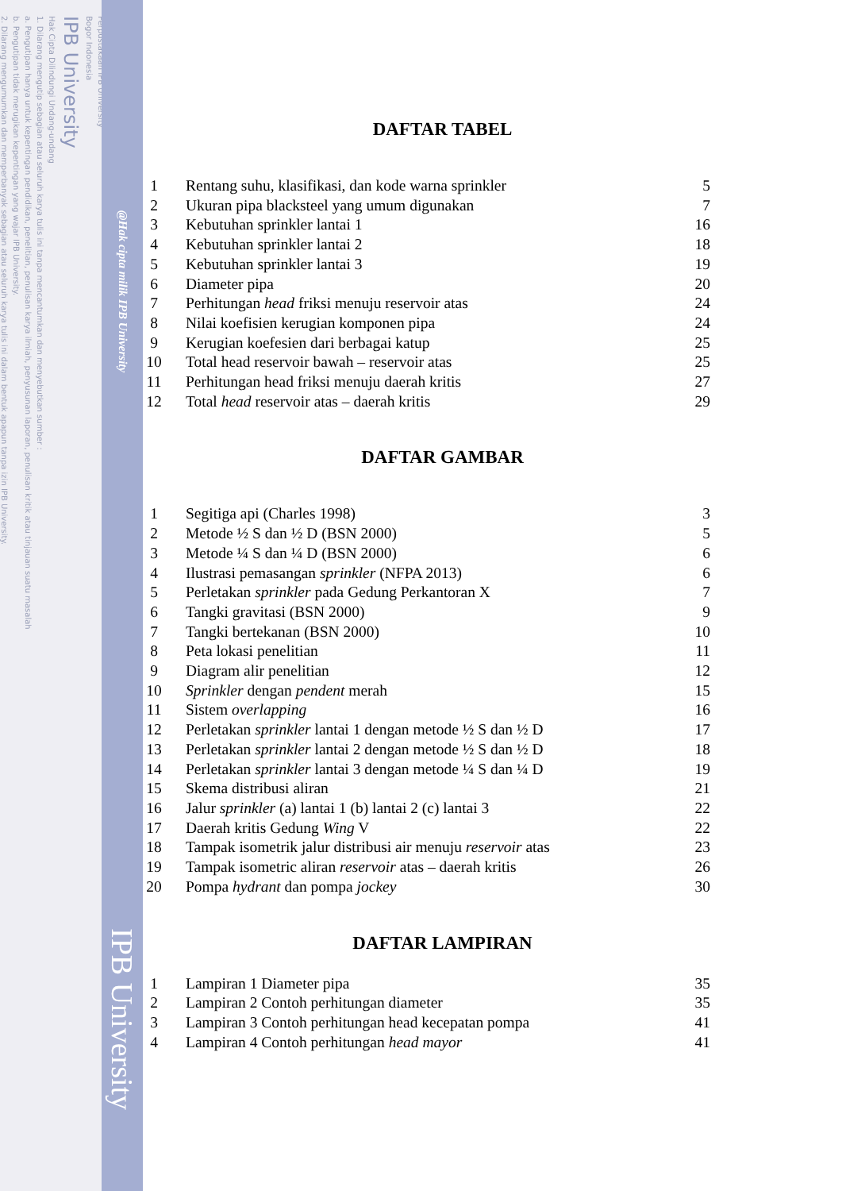2. Dilarang mengumumkan dan memperbanyak sebagian atau seluruh karya tulis ini dalam bentuk apapun tanpa izin IPB University.
b. Pengutipan tidak merugikan kepentingan yang wajar IPB University.
a. Pengutipan hanya untuk kepentingan pendidikan, penelitian, penulisan karya ilmiah, penyusunan laporan, penulisan kritik atau tinjauan suatu masalah
1. Dilarang mengutip sebagian atau seluruh karya tulis ini tanpa mencantumkan dan menyebutkan sumber :
Hak Cipta Dilindungi Undang-undang
IPB University
Bogor Indonesia
Perpustakaan IPB University
@Hak cipta milik IPB University
IPB University
DAFTAR TABEL
| 1 | Rentang suhu, klasifikasi, dan kode warna sprinkler | 5 |
| 2 | Ukuran pipa blacksteel yang umum digunakan | 7 |
| 3 | Kebutuhan sprinkler lantai 1 | 16 |
| 4 | Kebutuhan sprinkler lantai 2 | 18 |
| 5 | Kebutuhan sprinkler lantai 3 | 19 |
| 6 | Diameter pipa | 20 |
| 7 | Perhitungan head friksi menuju reservoir atas | 24 |
| 8 | Nilai koefisien kerugian komponen pipa | 24 |
| 9 | Kerugian koefesien dari berbagai katup | 25 |
| 10 | Total head reservoir bawah – reservoir atas | 25 |
| 11 | Perhitungan head friksi menuju daerah kritis | 27 |
| 12 | Total head reservoir atas – daerah kritis | 29 |
DAFTAR GAMBAR
| 1 | Segitiga api (Charles 1998) | 3 |
| 2 | Metode ½ S dan ½ D (BSN 2000) | 5 |
| 3 | Metode ¼ S dan ¼ D (BSN 2000) | 6 |
| 4 | Ilustrasi pemasangan sprinkler (NFPA 2013) | 6 |
| 5 | Perletakan sprinkler pada Gedung Perkantoran X | 7 |
| 6 | Tangki gravitasi (BSN 2000) | 9 |
| 7 | Tangki bertekanan (BSN 2000) | 10 |
| 8 | Peta lokasi penelitian | 11 |
| 9 | Diagram alir penelitian | 12 |
| 10 | Sprinkler dengan pendent merah | 15 |
| 11 | Sistem overlapping | 16 |
| 12 | Perletakan sprinkler lantai 1 dengan metode ½ S dan ½ D | 17 |
| 13 | Perletakan sprinkler lantai 2 dengan metode ½ S dan ½ D | 18 |
| 14 | Perletakan sprinkler lantai 3 dengan metode ¼ S dan ¼ D | 19 |
| 15 | Skema distribusi aliran | 21 |
| 16 | Jalur sprinkler (a) lantai 1 (b) lantai 2 (c) lantai 3 | 22 |
| 17 | Daerah kritis Gedung Wing V | 22 |
| 18 | Tampak isometrik jalur distribusi air menuju reservoir atas | 23 |
| 19 | Tampak isometric aliran reservoir atas – daerah kritis | 26 |
| 20 | Pompa hydrant dan pompa jockey | 30 |
DAFTAR LAMPIRAN
| 1 | Lampiran 1 Diameter pipa | 35 |
| 2 | Lampiran 2 Contoh perhitungan diameter | 35 |
| 3 | Lampiran 3 Contoh perhitungan head kecepatan pompa | 41 |
| 4 | Lampiran 4 Contoh perhitungan head mayor | 41 |